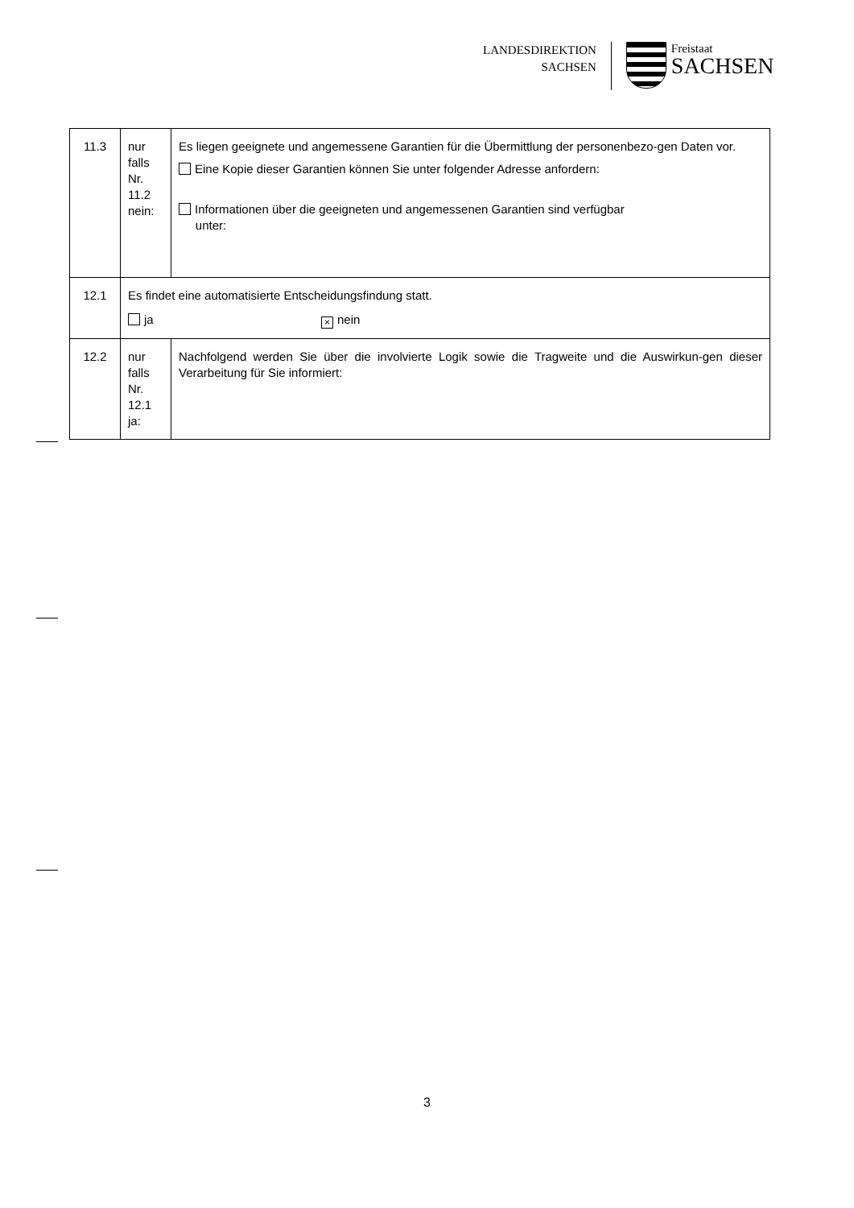LANDESDIREKTION
SACHSEN
Freistaat
SACHSEN
| 11.3 | nur falls Nr. 11.2 nein: | Es liegen geeignete und angemessene Garantien für die Übermittlung der personenbezo-gen Daten vor. Eine Kopie dieser Garantien können Sie unter folgender Adresse anfordern: Informationen über die geeigneten und angemessenen Garantien sind verfügbar unter: |
| 12.1 | Es findet eine automatisierte Entscheidungsfindung statt. ja × nein | |
| 12.2 | nur falls Nr. 12.1 ja: | Nachfolgend werden Sie über die involvierte Logik sowie die Tragweite und die Auswirkun-gen dieser Verarbeitung für Sie informiert: |
3